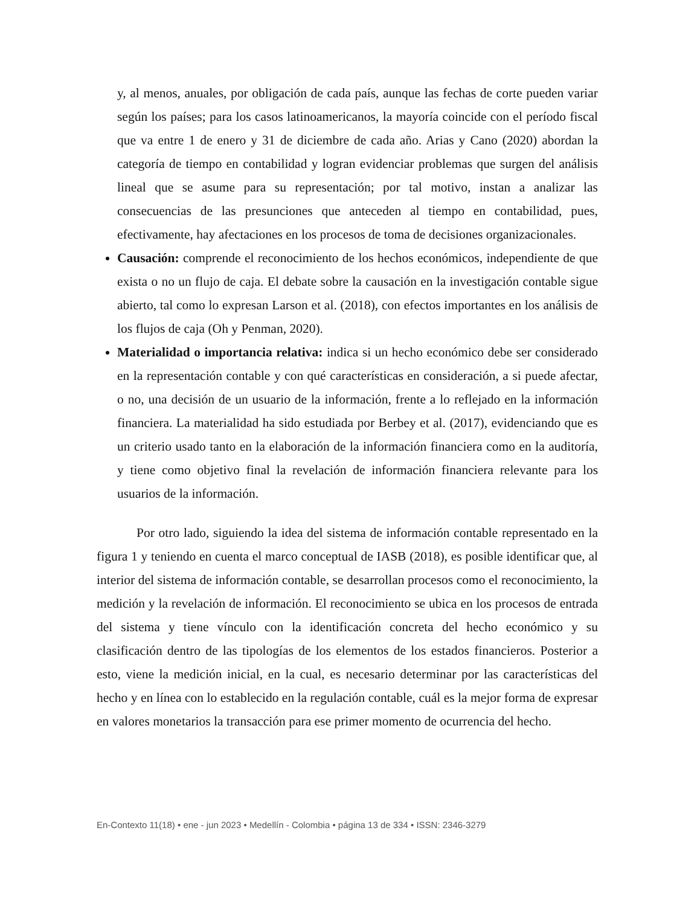y, al menos, anuales, por obligación de cada país, aunque las fechas de corte pueden variar según los países; para los casos latinoamericanos, la mayoría coincide con el período fiscal que va entre 1 de enero y 31 de diciembre de cada año. Arias y Cano (2020) abordan la categoría de tiempo en contabilidad y logran evidenciar problemas que surgen del análisis lineal que se asume para su representación; por tal motivo, instan a analizar las consecuencias de las presunciones que anteceden al tiempo en contabilidad, pues, efectivamente, hay afectaciones en los procesos de toma de decisiones organizacionales.
Causación: comprende el reconocimiento de los hechos económicos, independiente de que exista o no un flujo de caja. El debate sobre la causación en la investigación contable sigue abierto, tal como lo expresan Larson et al. (2018), con efectos importantes en los análisis de los flujos de caja (Oh y Penman, 2020).
Materialidad o importancia relativa: indica si un hecho económico debe ser considerado en la representación contable y con qué características en consideración, a si puede afectar, o no, una decisión de un usuario de la información, frente a lo reflejado en la información financiera. La materialidad ha sido estudiada por Berbey et al. (2017), evidenciando que es un criterio usado tanto en la elaboración de la información financiera como en la auditoría, y tiene como objetivo final la revelación de información financiera relevante para los usuarios de la información.
Por otro lado, siguiendo la idea del sistema de información contable representado en la figura 1 y teniendo en cuenta el marco conceptual de IASB (2018), es posible identificar que, al interior del sistema de información contable, se desarrollan procesos como el reconocimiento, la medición y la revelación de información. El reconocimiento se ubica en los procesos de entrada del sistema y tiene vínculo con la identificación concreta del hecho económico y su clasificación dentro de las tipologías de los elementos de los estados financieros. Posterior a esto, viene la medición inicial, en la cual, es necesario determinar por las características del hecho y en línea con lo establecido en la regulación contable, cuál es la mejor forma de expresar en valores monetarios la transacción para ese primer momento de ocurrencia del hecho.
En-Contexto 11(18) • ene - jun 2023 • Medellín - Colombia • página 13 de 334 • ISSN: 2346-3279